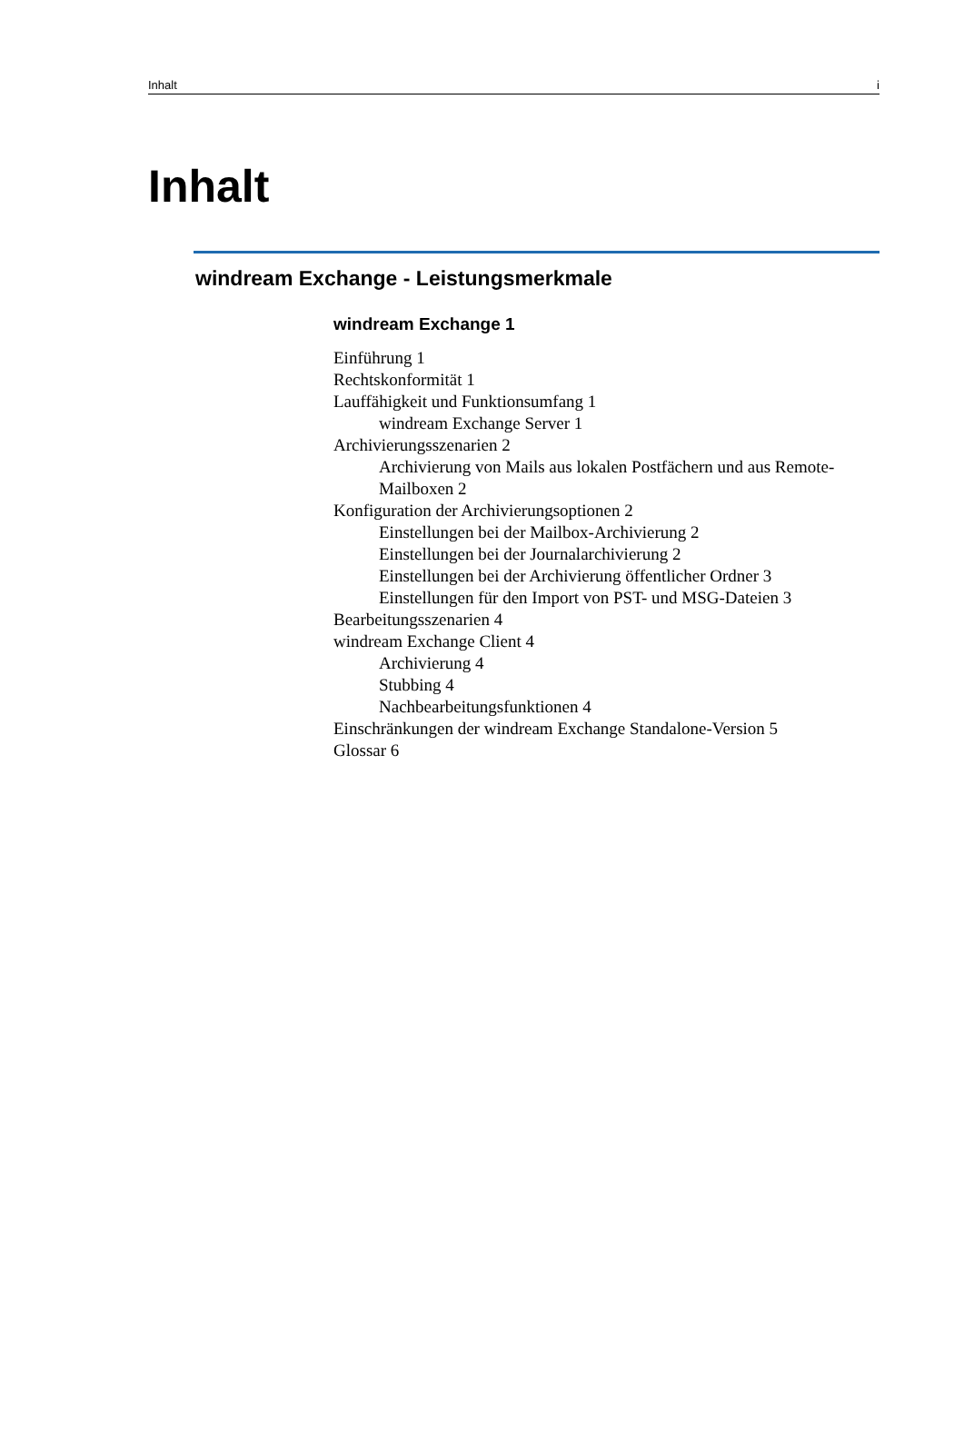Inhalt i
Inhalt
windream Exchange - Leistungsmerkmale
windream Exchange 1
Einführung 1
Rechtskonformität 1
Lauffähigkeit und Funktionsumfang 1
windream Exchange Server 1
Archivierungsszenarien 2
Archivierung von Mails aus lokalen Postfächern und aus Remote-Mailboxen 2
Konfiguration der Archivierungsoptionen 2
Einstellungen bei der Mailbox-Archivierung 2
Einstellungen bei der Journalarchivierung 2
Einstellungen bei der Archivierung öffentlicher Ordner 3
Einstellungen für den Import von PST- und MSG-Dateien 3
Bearbeitungsszenarien 4
windream Exchange Client 4
Archivierung 4
Stubbing 4
Nachbearbeitungsfunktionen 4
Einschränkungen der windream Exchange Standalone-Version 5
Glossar 6